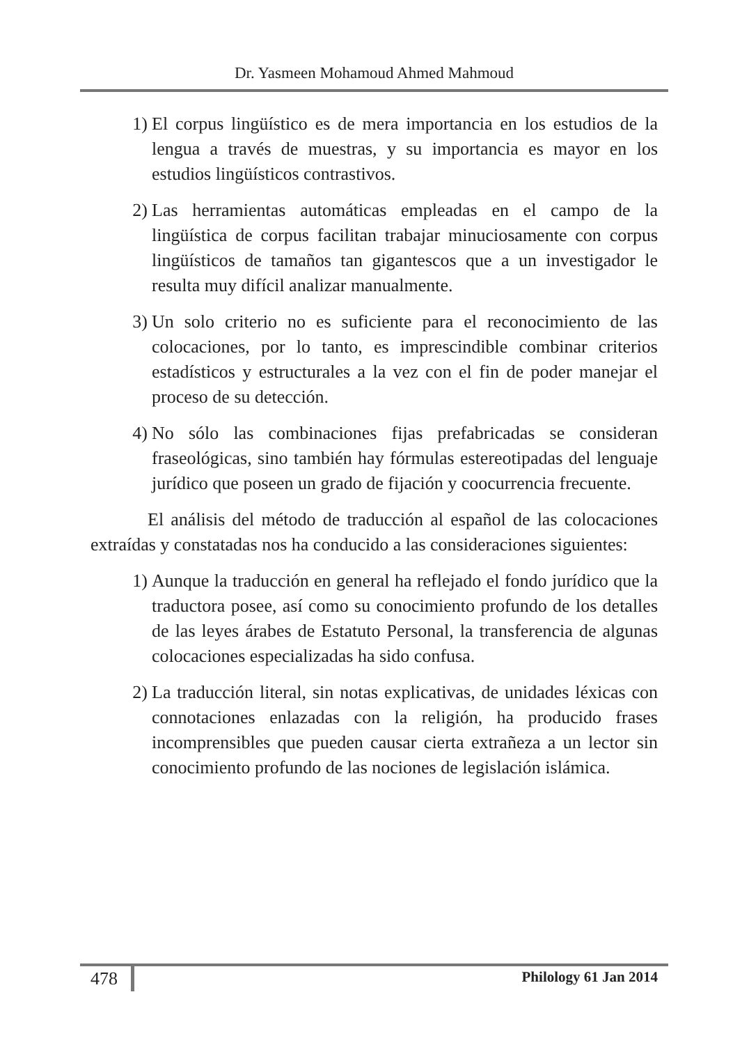Dr. Yasmeen Mohamoud Ahmed Mahmoud
1) El corpus lingüístico es de mera importancia en los estudios de la lengua a través de muestras, y su importancia es mayor en los estudios lingüísticos contrastivos.
2) Las herramientas automáticas empleadas en el campo de la lingüística de corpus facilitan trabajar minuciosamente con corpus lingüísticos de tamaños tan gigantescos que a un investigador le resulta muy difícil analizar manualmente.
3) Un solo criterio no es suficiente para el reconocimiento de las colocaciones, por lo tanto, es imprescindible combinar criterios estadísticos y estructurales a la vez con el fin de poder manejar el proceso de su detección.
4) No sólo las combinaciones fijas prefabricadas se consideran fraseológicas, sino también hay fórmulas estereotipadas del lenguaje jurídico que poseen un grado de fijación y coocurrencia frecuente.
El análisis del método de traducción al español de las colocaciones extraídas y constatadas nos ha conducido a las consideraciones siguientes:
1) Aunque la traducción en general ha reflejado el fondo jurídico que la traductora posee, así como su conocimiento profundo de los detalles de las leyes árabes de Estatuto Personal, la transferencia de algunas colocaciones especializadas ha sido confusa.
2) La traducción literal, sin notas explicativas, de unidades léxicas con connotaciones enlazadas con la religión, ha producido frases incomprensibles que pueden causar cierta extrañeza a un lector sin conocimiento profundo de las nociones de legislación islámica.
478 Philology 61 Jan 2014